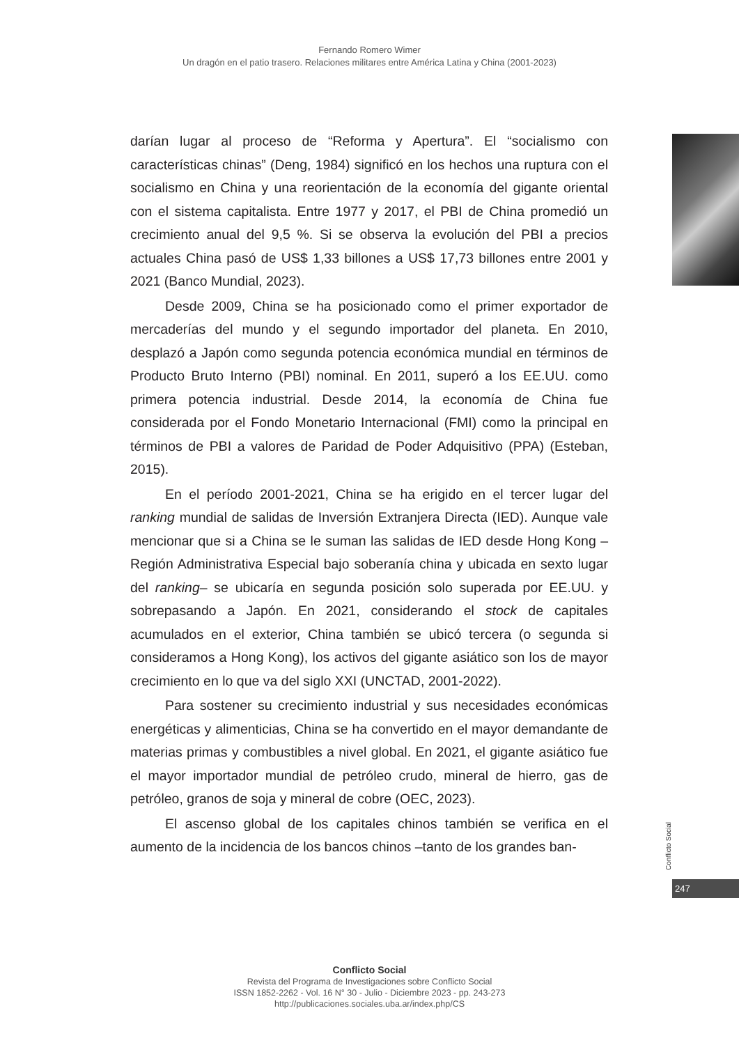Fernando Romero Wimer
Un dragón en el patio trasero. Relaciones militares entre América Latina y China (2001-2023)
darían lugar al proceso de “Reforma y Apertura”. El “socialismo con características chinas” (Deng, 1984) significó en los hechos una ruptura con el socialismo en China y una reorientación de la economía del gigante oriental con el sistema capitalista. Entre 1977 y 2017, el PBI de China promedió un crecimiento anual del 9,5 %. Si se observa la evolución del PBI a precios actuales China pasó de US$ 1,33 billones a US$ 17,73 billones entre 2001 y 2021 (Banco Mundial, 2023).
Desde 2009, China se ha posicionado como el primer exportador de mercaderías del mundo y el segundo importador del planeta. En 2010, desplazó a Japón como segunda potencia económica mundial en términos de Producto Bruto Interno (PBI) nominal. En 2011, superó a los EE.UU. como primera potencia industrial. Desde 2014, la economía de China fue considerada por el Fondo Monetario Internacional (FMI) como la principal en términos de PBI a valores de Paridad de Poder Adquisitivo (PPA) (Esteban, 2015).
En el período 2001-2021, China se ha erigido en el tercer lugar del ranking mundial de salidas de Inversión Extranjera Directa (IED). Aunque vale mencionar que si a China se le suman las salidas de IED desde Hong Kong –Región Administrativa Especial bajo soberanía china y ubicada en sexto lugar del ranking– se ubicaría en segunda posición solo superada por EE.UU. y sobrepasando a Japón. En 2021, considerando el stock de capitales acumulados en el exterior, China también se ubicó tercera (o segunda si consideramos a Hong Kong), los activos del gigante asiático son los de mayor crecimiento en lo que va del siglo XXI (UNCTAD, 2001-2022).
Para sostener su crecimiento industrial y sus necesidades económicas energéticas y alimenticias, China se ha convertido en el mayor demandante de materias primas y combustibles a nivel global. En 2021, el gigante asiático fue el mayor importador mundial de petróleo crudo, mineral de hierro, gas de petróleo, granos de soja y mineral de cobre (OEC, 2023).
El ascenso global de los capitales chinos también se verifica en el aumento de la incidencia de los bancos chinos –tanto de los grandes ban-
Conflicto Social
247
Conflicto Social
Revista del Programa de Investigaciones sobre Conflicto Social
ISSN 1852-2262 - Vol. 16 N° 30 - Julio - Diciembre 2023 - pp. 243-273
http://publicaciones.sociales.uba.ar/index.php/CS